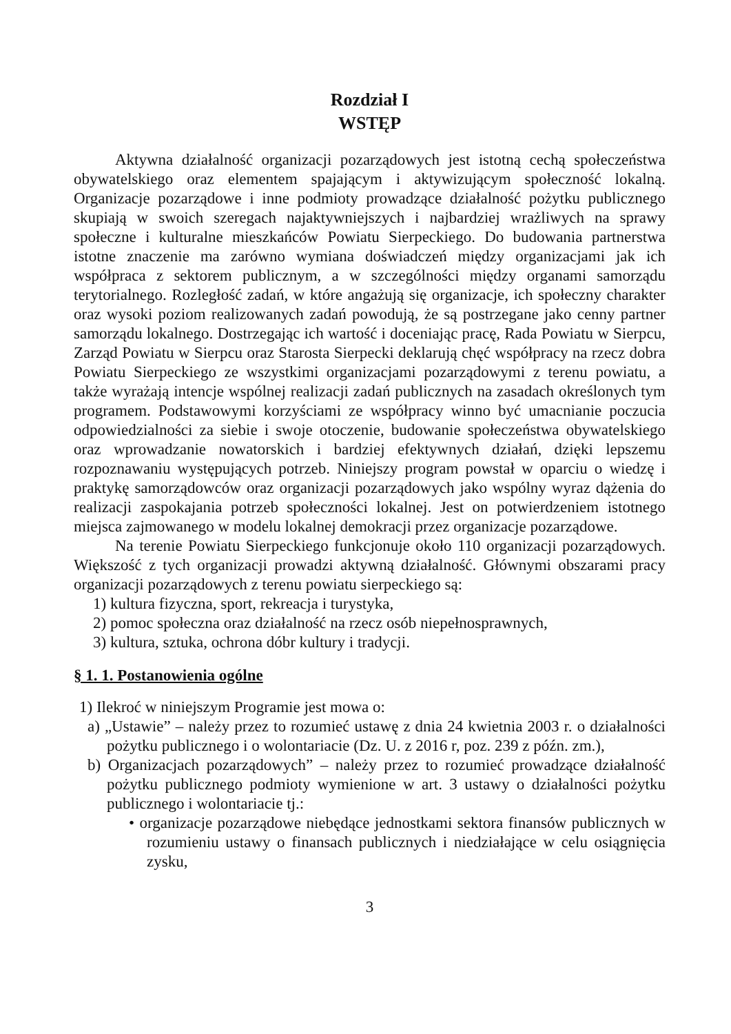Rozdział I
WSTĘP
Aktywna działalność organizacji pozarządowych jest istotną cechą społeczeństwa obywatelskiego oraz elementem spajającym i aktywizującym społeczność lokalną. Organizacje pozarządowe i inne podmioty prowadzące działalność pożytku publicznego skupiają w swoich szeregach najaktywniejszych i najbardziej wrażliwych na sprawy społeczne i kulturalne mieszkańców Powiatu Sierpeckiego. Do budowania partnerstwa istotne znaczenie ma zarówno wymiana doświadczeń między organizacjami jak ich współpraca z sektorem publicznym, a w szczególności między organami samorządu terytorialnego. Rozległość zadań, w które angażują się organizacje, ich społeczny charakter oraz wysoki poziom realizowanych zadań powodują, że są postrzegane jako cenny partner samorządu lokalnego. Dostrzegając ich wartość i doceniając pracę, Rada Powiatu w Sierpcu, Zarząd Powiatu w Sierpcu oraz Starosta Sierpecki deklarują chęć współpracy na rzecz dobra Powiatu Sierpeckiego ze wszystkimi organizacjami pozarządowymi z terenu powiatu, a także wyrażają intencje wspólnej realizacji zadań publicznych na zasadach określonych tym programem. Podstawowymi korzyściami ze współpracy winno być umacnianie poczucia odpowiedzialności za siebie i swoje otoczenie, budowanie społeczeństwa obywatelskiego oraz wprowadzanie nowatorskich i bardziej efektywnych działań, dzięki lepszemu rozpoznawaniu występujących potrzeb. Niniejszy program powstał w oparciu o wiedzę i praktykę samorządowców oraz organizacji pozarządowych jako wspólny wyraz dążenia do realizacji zaspokajania potrzeb społeczności lokalnej. Jest on potwierdzeniem istotnego miejsca zajmowanego w modelu lokalnej demokracji przez organizacje pozarządowe.
Na terenie Powiatu Sierpeckiego funkcjonuje około 110 organizacji pozarządowych. Większość z tych organizacji prowadzi aktywną działalność. Głównymi obszarami pracy organizacji pozarządowych z terenu powiatu sierpeckiego są:
1) kultura fizyczna, sport, rekreacja i turystyka,
2) pomoc społeczna oraz działalność na rzecz osób niepełnosprawnych,
3) kultura, sztuka, ochrona dóbr kultury i tradycji.
§ 1. 1. Postanowienia ogólne
1) Ilekroć w niniejszym Programie jest mowa o:
a) „Ustawie” – należy przez to rozumieć ustawę z dnia 24 kwietnia 2003 r. o działalności pożytku publicznego i o wolontariacie (Dz. U. z 2016 r, poz. 239 z późn. zm.),
b) Organizacjach pozarządowych” – należy przez to rozumieć prowadzące działalność pożytku publicznego podmioty wymienione w art. 3 ustawy o działalności pożytku publicznego i wolontariacie tj.:
• organizacje pozarządowe niebędące jednostkami sektora finansów publicznych w rozumieniu ustawy o finansach publicznych i niedziałające w celu osiągnięcia zysku,
3